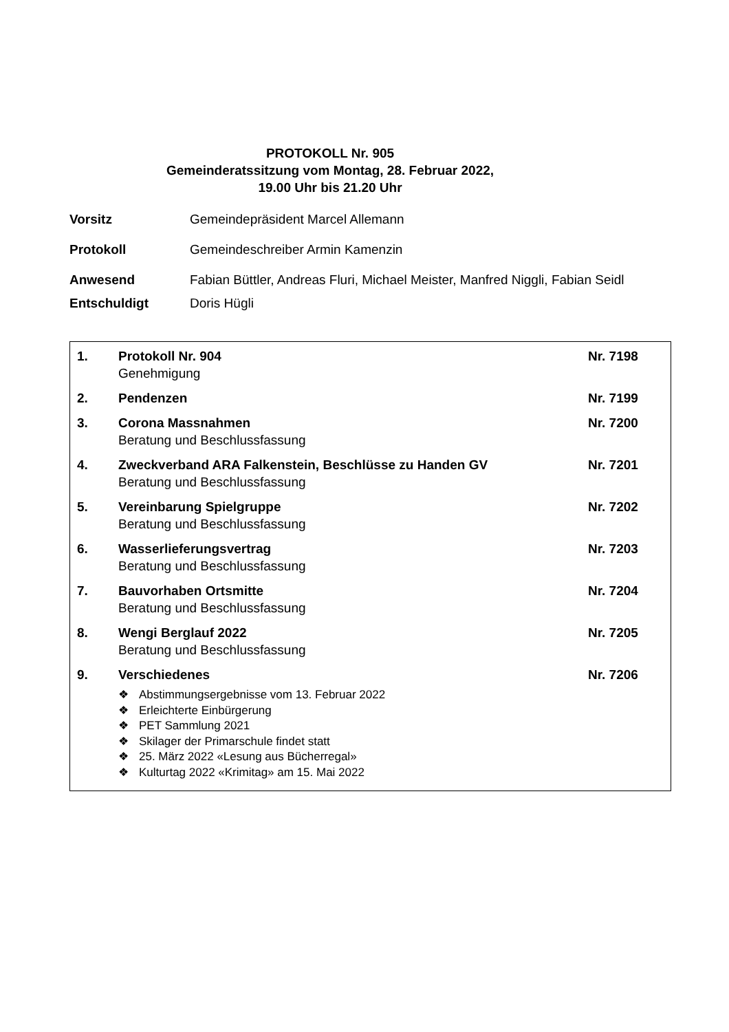PROTOKOLL Nr. 905
Gemeinderatssitzung vom Montag, 28. Februar 2022,
19.00 Uhr bis 21.20 Uhr
Vorsitz Gemeindepräsident Marcel Allemann
Protokoll Gemeindeschreiber Armin Kamenzin
Anwesend Fabian Büttler, Andreas Fluri, Michael Meister, Manfred Niggli, Fabian Seidl
Entschuldigt Doris Hügli
1. Protokoll Nr. 904
Genehmigung
Nr. 7198
2. Pendenzen Nr. 7199
3. Corona Massnahmen
Beratung und Beschlussfassung
Nr. 7200
4. Zweckverband ARA Falkenstein, Beschlüsse zu Handen GV
Beratung und Beschlussfassung
Nr. 7201
5. Vereinbarung Spielgruppe
Beratung und Beschlussfassung
Nr. 7202
6. Wasserlieferungsvertrag
Beratung und Beschlussfassung
Nr. 7203
7. Bauvorhaben Ortsmitte
Beratung und Beschlussfassung
Nr. 7204
8. Wengi Berglauf 2022
Beratung und Beschlussfassung
Nr. 7205
9. Verschiedenes
❖ Abstimmungsergebnisse vom 13. Februar 2022
❖ Erleichterte Einbürgerung
❖ PET Sammlung 2021
❖ Skilager der Primarschule findet statt
❖ 25. März 2022 «Lesung aus Bücherregal»
❖ Kulturtag 2022 «Krimitag» am 15. Mai 2022
Nr. 7206